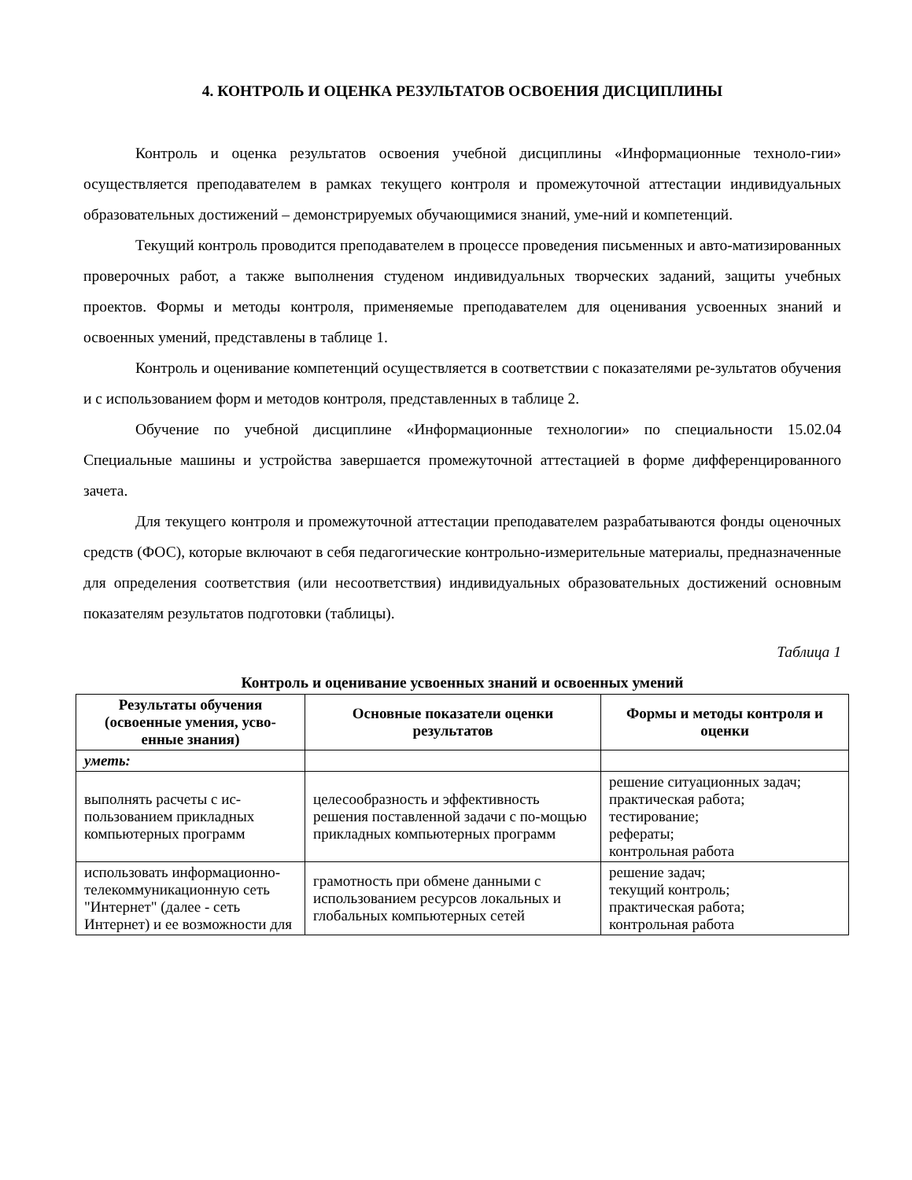4. КОНТРОЛЬ И ОЦЕНКА РЕЗУЛЬТАТОВ ОСВОЕНИЯ ДИСЦИПЛИНЫ
Контроль и оценка результатов освоения учебной дисциплины «Информационные техноло-гии» осуществляется преподавателем в рамках текущего контроля и промежуточной аттестации индивидуальных образовательных достижений – демонстрируемых обучающимися знаний, уме-ний и компетенций.
Текущий контроль проводится преподавателем в процессе проведения письменных и авто-матизированных проверочных работ, а также выполнения студеном индивидуальных творческих заданий, защиты учебных проектов. Формы и методы контроля, применяемые преподавателем для оценивания усвоенных знаний и освоенных умений, представлены в таблице 1.
Контроль и оценивание компетенций осуществляется в соответствии с показателями ре-зультатов обучения и с использованием форм и методов контроля, представленных в таблице 2.
Обучение по учебной дисциплине «Информационные технологии» по специальности 15.02.04 Специальные машины и устройства завершается промежуточной аттестацией в форме дифференцированного зачета.
Для текущего контроля и промежуточной аттестации преподавателем разрабатываются фонды оценочных средств (ФОС), которые включают в себя педагогические контрольно-измерительные материалы, предназначенные для определения соответствия (или несоответствия) индивидуальных образовательных достижений основным показателям результатов подготовки (таблицы).
Таблица 1
Контроль и оценивание усвоенных знаний и освоенных умений
| Результаты обучения (освоенные умения, усво-енные знания) | Основные показатели оценки результатов | Формы и методы контроля и оценки |
| --- | --- | --- |
| уметь: | | |
| выполнять расчеты с ис-пользованием прикладных компьютерных программ | целесообразность и эффективность решения поставленной задачи с по-мощью прикладных компьютерных программ | решение ситуационных задач; практическая работа; тестирование; рефераты; контрольная работа |
| использовать информационно-телекоммуникационную сеть "Интернет" (далее - сеть Интернет) и ее возможности для | грамотность при обмене данными с использованием ресурсов локальных и глобальных компьютерных сетей | решение задач; текущий контроль; практическая работа; контрольная работа |